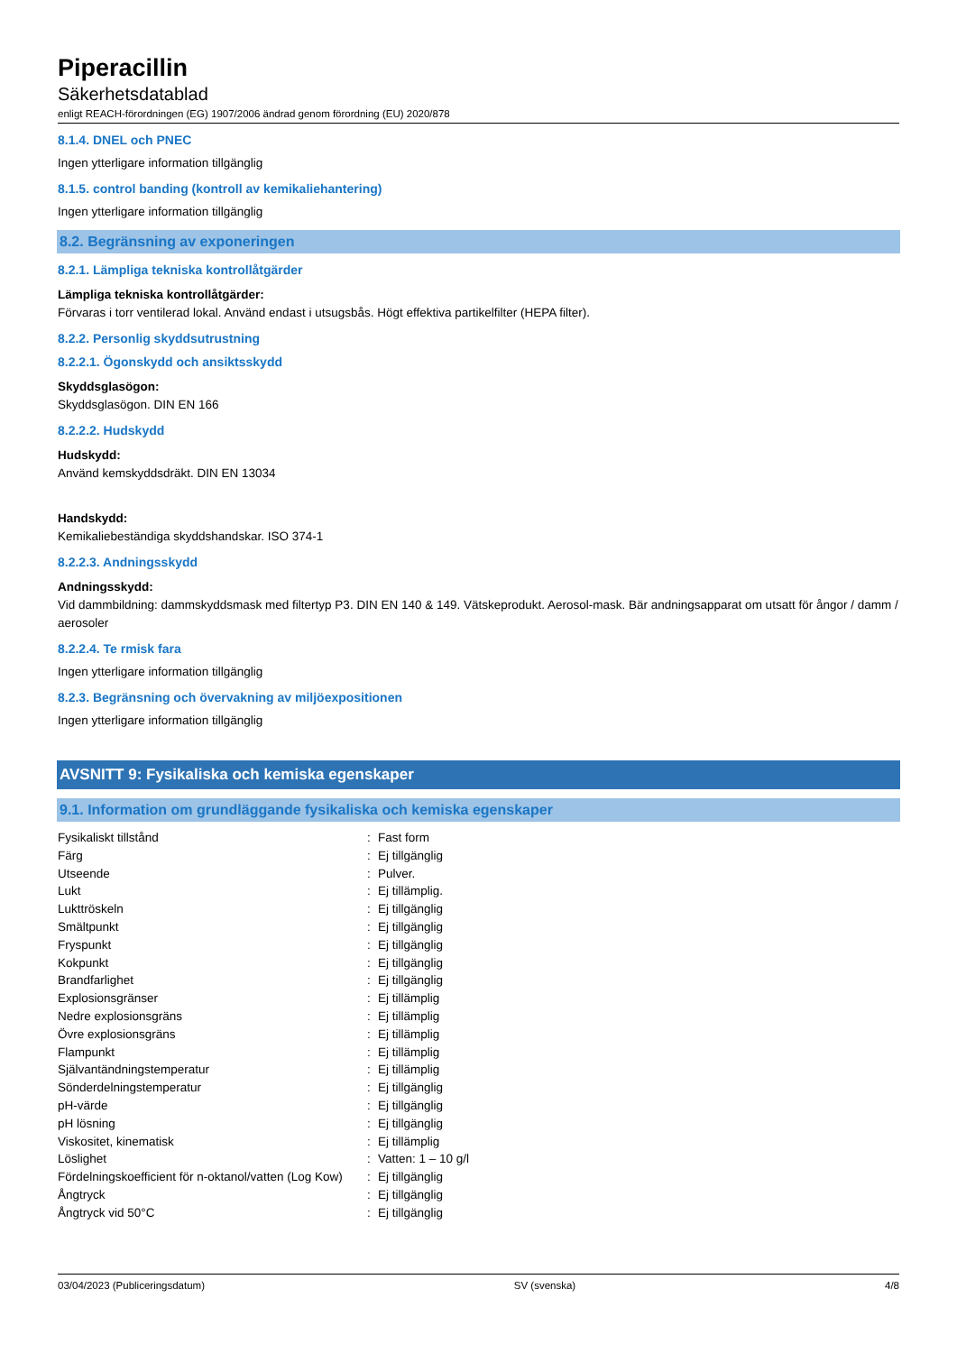Piperacillin
Säkerhetsdatablad
enligt REACH-förordningen (EG) 1907/2006 ändrad genom förordning (EU) 2020/878
8.1.4. DNEL och PNEC
Ingen ytterligare information tillgänglig
8.1.5. control banding (kontroll av kemikaliehantering)
Ingen ytterligare information tillgänglig
8.2. Begränsning av exponeringen
8.2.1. Lämpliga tekniska kontrollåtgärder
Lämpliga tekniska kontrollåtgärder:
Förvaras i torr ventilerad lokal. Använd endast i utsugsbås. Högt effektiva partikelfilter (HEPA filter).
8.2.2. Personlig skyddsutrustning
8.2.2.1. Ögonskydd och ansiktsskydd
Skyddsglasögon:
Skyddsglasögon. DIN EN 166
8.2.2.2. Hudskydd
Hudskydd:
Använd kemskyddsdräkt. DIN EN 13034
Handskydd:
Kemikaliebeständiga skyddshandskar. ISO 374-1
8.2.2.3. Andningsskydd
Andningsskydd:
Vid dammbildning: dammskyddsmask med filtertyp P3. DIN EN 140 & 149. Vätskeprodukt. Aerosol-mask. Bär andningsapparat om utsatt för ångor / damm / aerosoler
8.2.2.4. Te rmisk fara
Ingen ytterligare information tillgänglig
8.2.3. Begränsning och övervakning av miljöexpositionen
Ingen ytterligare information tillgänglig
AVSNITT 9: Fysikaliska och kemiska egenskaper
9.1. Information om grundläggande fysikaliska och kemiska egenskaper
| Fysikaliskt tillstånd | : | Fast form |
| Färg | : | Ej tillgänglig |
| Utseende | : | Pulver. |
| Lukt | : | Ej tillämplig. |
| Lukttröskeln | : | Ej tillgänglig |
| Smältpunkt | : | Ej tillgänglig |
| Fryspunkt | : | Ej tillgänglig |
| Kokpunkt | : | Ej tillgänglig |
| Brandfarlighet | : | Ej tillgänglig |
| Explosionsgränser | : | Ej tillämplig |
| Nedre explosionsgräns | : | Ej tillämplig |
| Övre explosionsgräns | : | Ej tillämplig |
| Flampunkt | : | Ej tillämplig |
| Självantändningstemperatur | : | Ej tillämplig |
| Sönderdelningstemperatur | : | Ej tillgänglig |
| pH-värde | : | Ej tillgänglig |
| pH lösning | : | Ej tillgänglig |
| Viskositet, kinematisk | : | Ej tillämplig |
| Löslighet | : | Vatten: 1 – 10 g/l |
| Fördelningskoefficient för n-oktanol/vatten (Log Kow) | : | Ej tillgänglig |
| Ångtryck | : | Ej tillgänglig |
| Ångtryck vid 50°C | : | Ej tillgänglig |
03/04/2023 (Publiceringsdatum) SV (svenska) 4/8